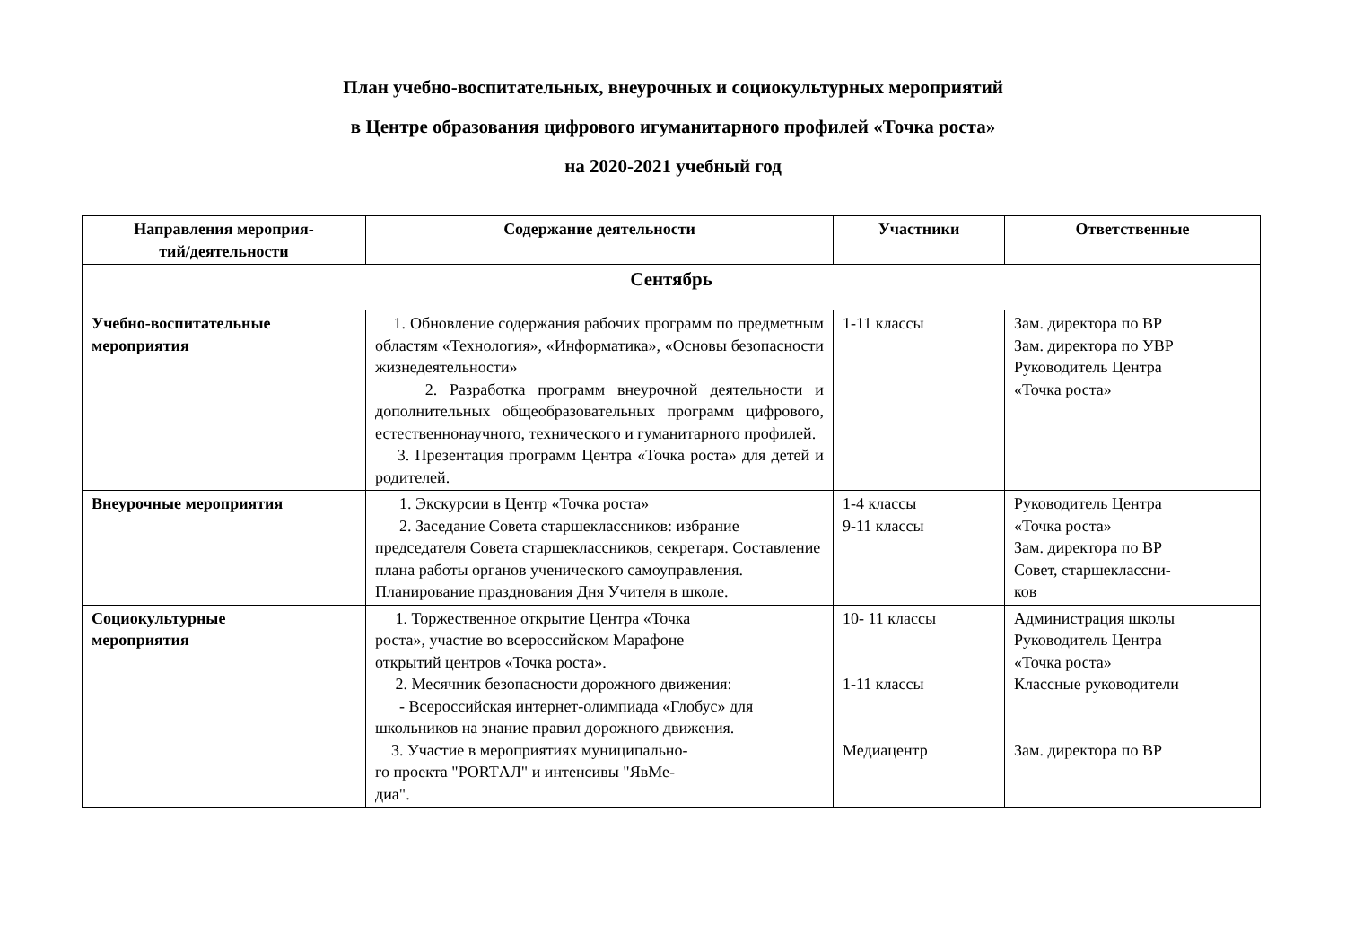План учебно-воспитательных, внеурочных и социокультурных мероприятий
в Центре образования цифрового игуманитарного профилей «Точка роста»
на 2020-2021 учебный год
| Направления мероприя- тий/деятельности | Содержание деятельности | Участники | Ответственные |
| --- | --- | --- | --- |
| Сентябрь | | | |
| Учебно-воспитательные мероприятия | 1. Обновление содержания рабочих программ по предметным областям «Технология», «Информатика», «Основы безопасности жизнедеятельности» 2. Разработка программ внеурочной деятельности и дополнительных общеобразовательных программ цифрового, естественнонаучного, технического и гуманитарного профилей. 3. Презентация программ Центра «Точка роста» для детей и родителей. | 1-11 классы | Зам. директора по ВР Зам. директора по УВР Руководитель Центра «Точка роста» |
| Внеурочные мероприятия | 1. Экскурсии в Центр «Точка роста» 2. Заседание Совета старшеклассников: избрание председателя Совета старшеклассников, секретаря. Составление плана работы органов ученического самоуправления. Планирование празднования Дня Учителя в школе. | 1-4 классы 9-11 классы | Руководитель Центра «Точка роста» Зам. директора по ВР Совет, старшеклассни- ков |
| Социокультурные мероприятия | 1. Торжественное открытие Центра «Точка роста», участие во всероссийском Марафоне открытий центров «Точка роста». 2. Месячник безопасности дорожного движения: - Всероссийская интернет-олимпиада «Глобус» для школьников на знание правил дорожного движения. 3. Участие в мероприятиях муниципально- го проекта "PORTАЛ" и интенсивы "ЯвМе- диа". | 10- 11 классы 1-11 классы Медиацентр | Администрация школы Руководитель Центра «Точка роста» Классные руководители Зам. директора по ВР |